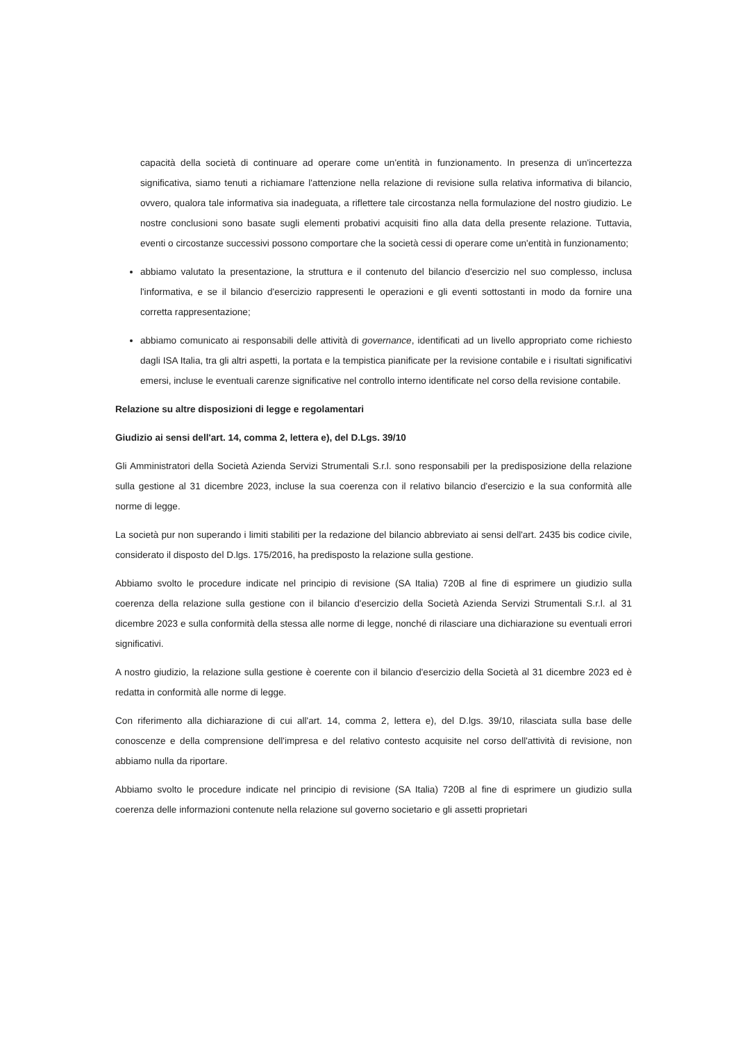capacità della società di continuare ad operare come un'entità in funzionamento. In presenza di un'incertezza significativa, siamo tenuti a richiamare l'attenzione nella relazione di revisione sulla relativa informativa di bilancio, ovvero, qualora tale informativa sia inadeguata, a riflettere tale circostanza nella formulazione del nostro giudizio. Le nostre conclusioni sono basate sugli elementi probativi acquisiti fino alla data della presente relazione. Tuttavia, eventi o circostanze successivi possono comportare che la società cessi di operare come un'entità in funzionamento;
abbiamo valutato la presentazione, la struttura e il contenuto del bilancio d'esercizio nel suo complesso, inclusa l'informativa, e se il bilancio d'esercizio rappresenti le operazioni e gli eventi sottostanti in modo da fornire una corretta rappresentazione;
abbiamo comunicato ai responsabili delle attività di governance, identificati ad un livello appropriato come richiesto dagli ISA Italia, tra gli altri aspetti, la portata e la tempistica pianificate per la revisione contabile e i risultati significativi emersi, incluse le eventuali carenze significative nel controllo interno identificate nel corso della revisione contabile.
Relazione su altre disposizioni di legge e regolamentari
Giudizio ai sensi dell'art. 14, comma 2, lettera e), del D.Lgs. 39/10
Gli Amministratori della Società Azienda Servizi Strumentali S.r.l. sono responsabili per la predisposizione della relazione sulla gestione al 31 dicembre 2023, incluse la sua coerenza con il relativo bilancio d'esercizio e la sua conformità alle norme di legge.
La società pur non superando i limiti stabiliti per la redazione del bilancio abbreviato ai sensi dell'art. 2435 bis codice civile, considerato il disposto del D.lgs. 175/2016, ha predisposto la relazione sulla gestione.
Abbiamo svolto le procedure indicate nel principio di revisione (SA Italia) 720B al fine di esprimere un giudizio sulla coerenza della relazione sulla gestione con il bilancio d'esercizio della Società Azienda Servizi Strumentali S.r.l. al 31 dicembre 2023 e sulla conformità della stessa alle norme di legge, nonché di rilasciare una dichiarazione su eventuali errori significativi.
A nostro giudizio, la relazione sulla gestione è coerente con il bilancio d'esercizio della Società al 31 dicembre 2023 ed è redatta in conformità alle norme di legge.
Con riferimento alla dichiarazione di cui all'art. 14, comma 2, lettera e), del D.lgs. 39/10, rilasciata sulla base delle conoscenze e della comprensione dell'impresa e del relativo contesto acquisite nel corso dell'attività di revisione, non abbiamo nulla da riportare.
Abbiamo svolto le procedure indicate nel principio di revisione (SA Italia) 720B al fine di esprimere un giudizio sulla coerenza delle informazioni contenute nella relazione sul governo societario e gli assetti proprietari